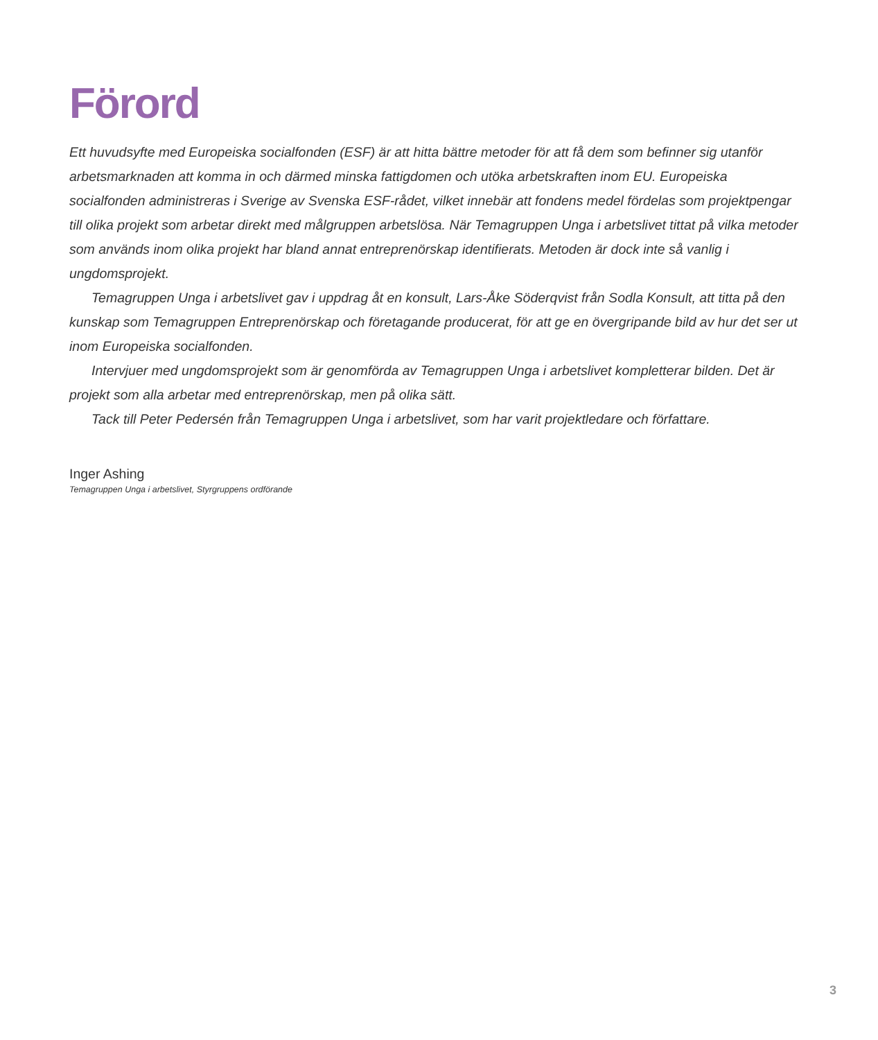Förord
Ett huvudsyfte med Europeiska socialfonden (ESF) är att hitta bättre metoder för att få dem som befinner sig utanför arbetsmarknaden att komma in och därmed minska fattigdomen och utöka arbetskraften inom EU. Europeiska socialfonden administreras i Sverige av Svenska ESF-rådet, vilket innebär att fondens medel fördelas som projektpengar till olika projekt som arbetar direkt med målgruppen arbetslösa. När Temagruppen Unga i arbetslivet tittat på vilka metoder som används inom olika projekt har bland annat entreprenörskap identifierats. Metoden är dock inte så vanlig i ungdomsprojekt.
Temagruppen Unga i arbetslivet gav i uppdrag åt en konsult, Lars-Åke Söderqvist från Sodla Konsult, att titta på den kunskap som Temagruppen Entreprenörskap och företagande producerat, för att ge en övergripande bild av hur det ser ut inom Europeiska socialfonden.
Intervjuer med ungdomsprojekt som är genomförda av Temagruppen Unga i arbetslivet kompletterar bilden. Det är projekt som alla arbetar med entreprenörskap, men på olika sätt.
Tack till Peter Pedersén från Temagruppen Unga i arbetslivet, som har varit projektledare och författare.
Inger Ashing
Temagruppen Unga i arbetslivet, Styrgruppens ordförande
3